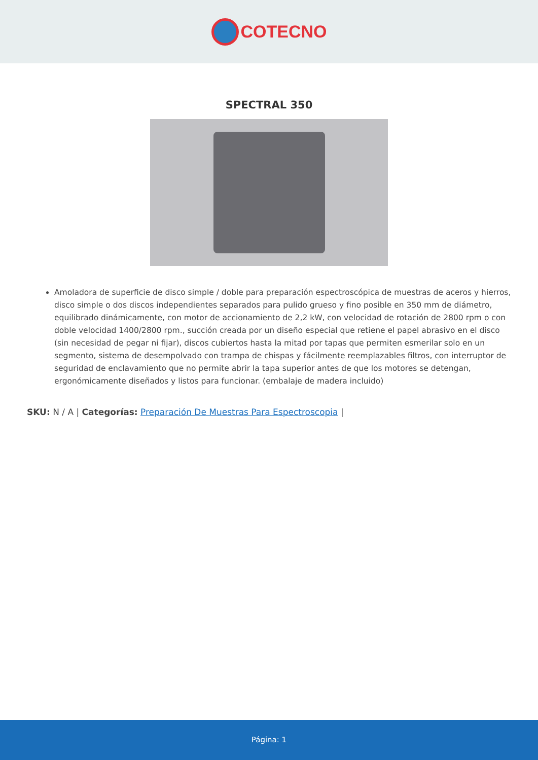COTECNO
SPECTRAL 350
Amoladora de superficie de disco simple / doble para preparación espectroscópica de muestras de aceros y hierros, disco simple o dos discos independientes separados para pulido grueso y fino posible en 350 mm de diámetro, equilibrado dinámicamente, con motor de accionamiento de 2,2 kW, con velocidad de rotación de 2800 rpm o con doble velocidad 1400/2800 rpm., succión creada por un diseño especial que retiene el papel abrasivo en el disco (sin necesidad de pegar ni fijar), discos cubiertos hasta la mitad por tapas que permiten esmerilar solo en un segmento, sistema de desempolvado con trampa de chispas y fácilmente reemplazables filtros, con interruptor de seguridad de enclavamiento que no permite abrir la tapa superior antes de que los motores se detengan, ergonómicamente diseñados y listos para funcionar. (embalaje de madera incluido)
SKU: N / A | Categorías: Preparación De Muestras Para Espectroscopia |
Página: 1